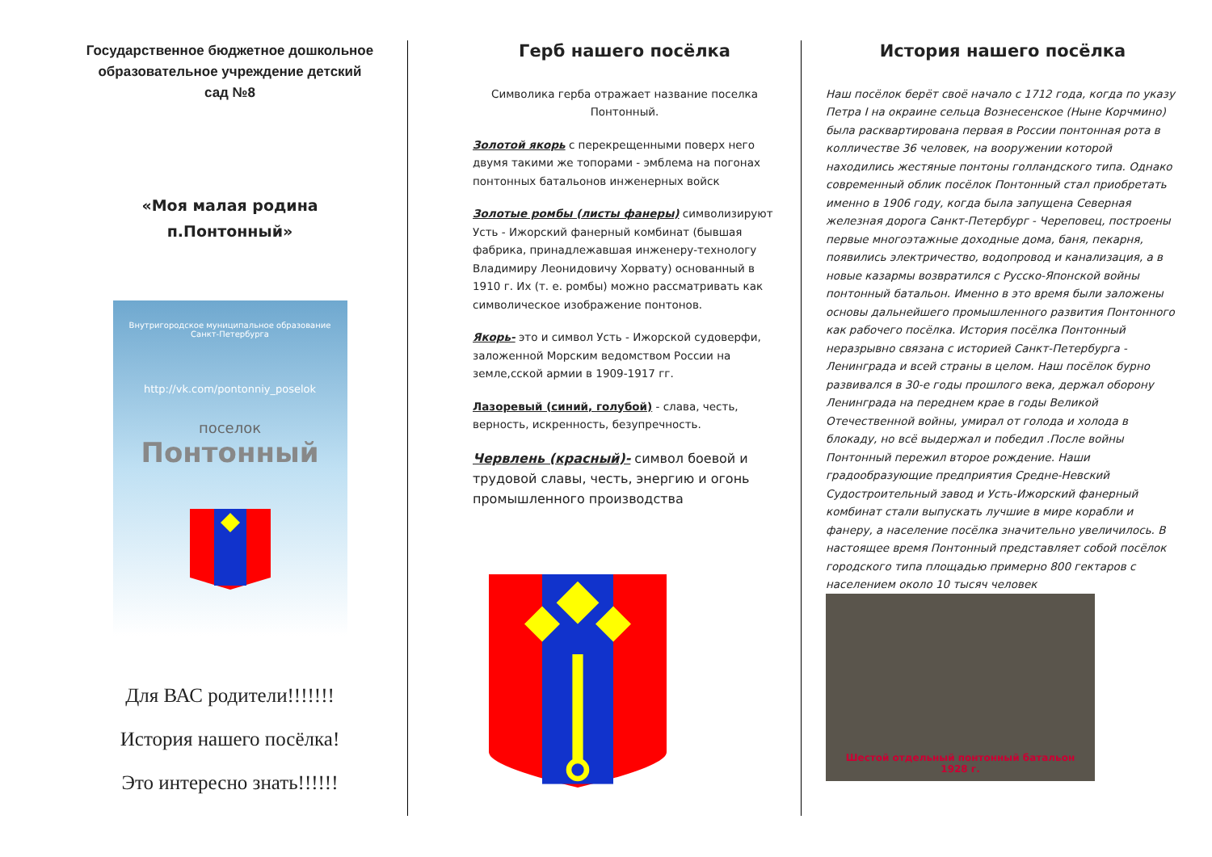Государственное бюджетное дошкольное образовательное учреждение детский сад №8
«Моя малая родина
п.Понтонный»
Внутригородское муниципальное образование
Санкт-Петербурга
http://vk.com/pontonniy_poselok
поселок
Понтонный
Для ВАС родители!!!!!!!
История нашего посёлка!
Это интересно знать!!!!!!
Герб нашего посёлка
Символика герба отражает название поселка Понтонный.
Золотой якорь с перекрещенными поверх него двумя такими же топорами - эмблема на погонах понтонных батальонов инженерных войск
Золотые ромбы (листы фанеры) символизируют Усть - Ижорский фанерный комбинат (бывшая фабрика, принадлежавшая инженеру-технологу Владимиру Леонидовичу Хорвату) основанный в 1910 г. Их (т. е. ромбы) можно рассматривать как символическое изображение понтонов.
Якорь- это и символ Усть - Ижорской судоверфи, заложенной Морским ведомством России на земле,сской армии в 1909-1917 гг.
Лазоревый (синий, голубой) - слава, честь, верность, искренность, безупречность.
Червлень (красный)- символ боевой и трудовой славы, честь, энергию и огонь промышленного производства
История нашего посёлка
Наш посёлок берёт своё начало с 1712 года, когда по указу Петра I на окраине сельца Вознесенское (Ныне Корчмино) была расквартирована первая в России понтонная рота в колличестве 36 человек, на вооружении которой находились жестяные понтоны голландского типа. Однако современный облик посёлок Понтонный стал приобретать именно в 1906 году, когда была запущена Северная железная дорога Санкт-Петербург - Череповец, построены первые многоэтажные доходные дома, баня, пекарня, появились электричество, водопровод и канализация, а в новые казармы возвратился с Русско-Японской войны понтонный батальон. Именно в это время были заложены основы дальнейшего промышленного развития Понтонного как рабочего посёлка. История посёлка Понтонный неразрывно связана с историей Санкт-Петербурга - Ленинграда и всей страны в целом. Наш посёлок бурно развивался в 30-е годы прошлого века, держал оборону Ленинграда на переднем крае в годы Великой Отечественной войны, умирал от голода и холода в блокаду, но всё выдержал и победил .После войны Понтонный пережил второе рождение. Наши градообразующие предприятия Средне-Невский Судостроительный завод и Усть-Ижорский фанерный комбинат стали выпускать лучшие в мире корабли и фанеру, а население посёлка значительно увеличилось. В настоящее время Понтонный представляет собой посёлок городского типа площадью примерно 800 гектаров с населением около 10 тысяч человек
Шестой отдельный понтонный батальон
1928 г.